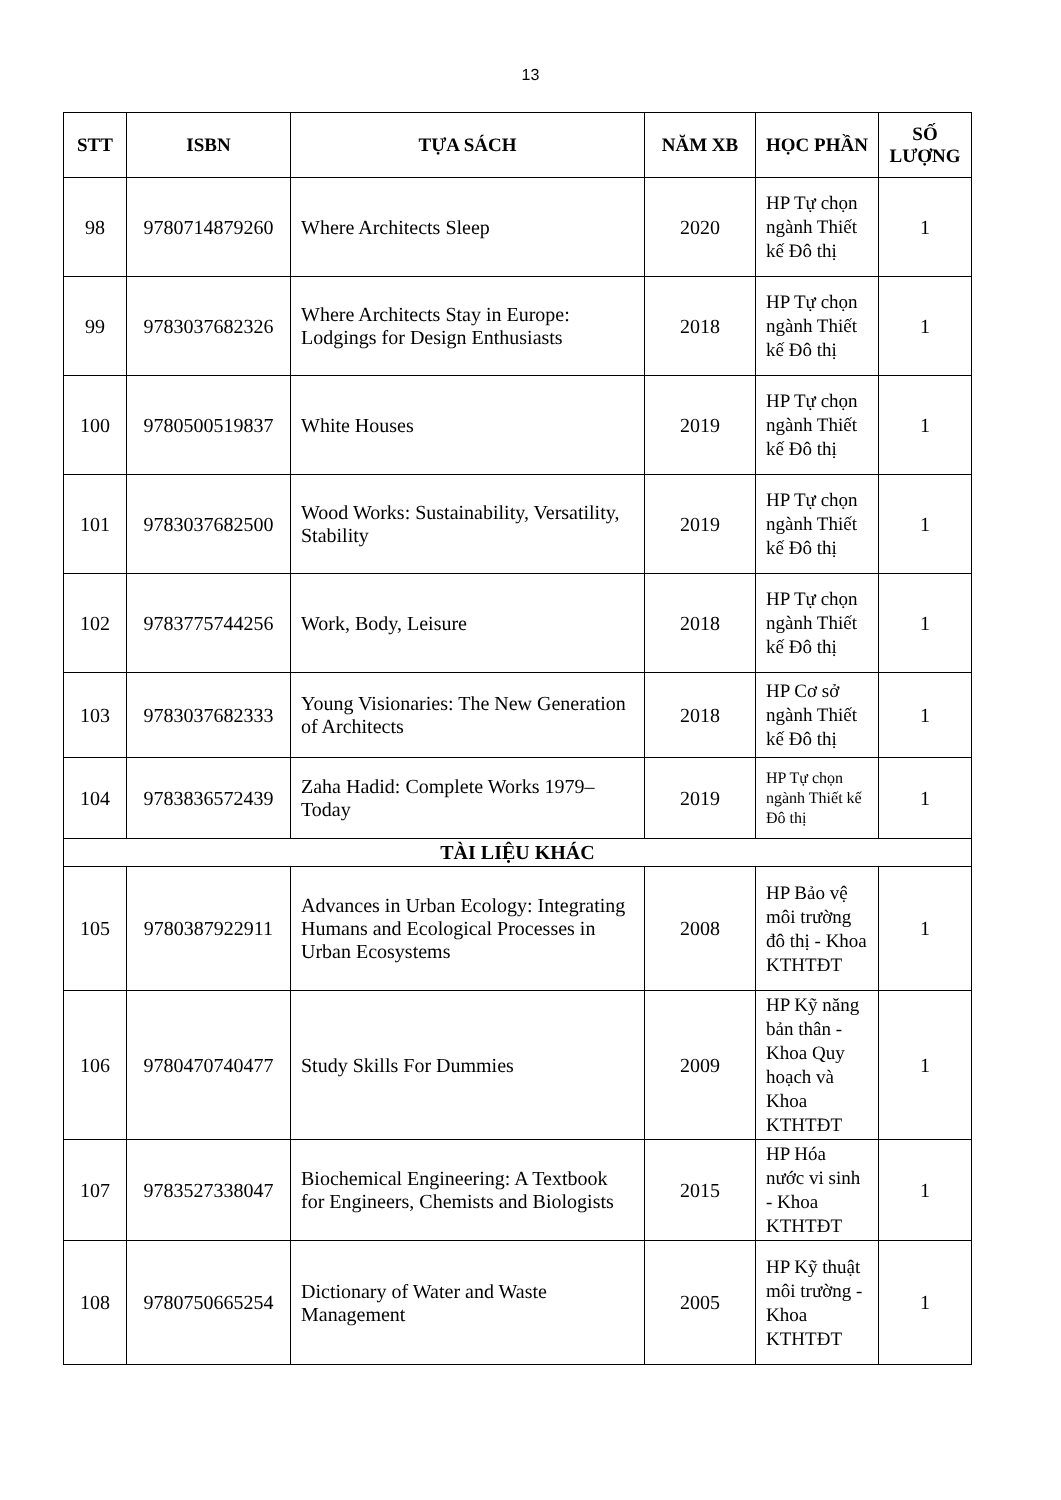13
| STT | ISBN | TỰA SÁCH | NĂM XB | HỌC PHẦN | SỐ LƯỢNG |
| --- | --- | --- | --- | --- | --- |
| 98 | 9780714879260 | Where Architects Sleep | 2020 | HP Tự chọn ngành Thiết kế Đô thị | 1 |
| 99 | 9783037682326 | Where Architects Stay in Europe: Lodgings for Design Enthusiasts | 2018 | HP Tự chọn ngành Thiết kế Đô thị | 1 |
| 100 | 9780500519837 | White Houses | 2019 | HP Tự chọn ngành Thiết kế Đô thị | 1 |
| 101 | 9783037682500 | Wood Works: Sustainability, Versatility, Stability | 2019 | HP Tự chọn ngành Thiết kế Đô thị | 1 |
| 102 | 9783775744256 | Work, Body, Leisure | 2018 | HP Tự chọn ngành Thiết kế Đô thị | 1 |
| 103 | 9783037682333 | Young Visionaries: The New Generation of Architects | 2018 | HP Cơ sở ngành Thiết kế Đô thị | 1 |
| 104 | 9783836572439 | Zaha Hadid: Complete Works 1979–Today | 2019 | HP Tự chọn ngành Thiết kế Đô thị | 1 |
| TÀI LIỆU KHÁC | | | | | |
| 105 | 9780387922911 | Advances in Urban Ecology: Integrating Humans and Ecological Processes in Urban Ecosystems | 2008 | HP Bảo vệ môi trường đô thị - Khoa KTHTĐT | 1 |
| 106 | 9780470740477 | Study Skills For Dummies | 2009 | HP Kỹ năng bản thân - Khoa Quy hoạch và Khoa KTHTĐT | 1 |
| 107 | 9783527338047 | Biochemical Engineering: A Textbook for Engineers, Chemists and Biologists | 2015 | HP Hóa nước vi sinh - Khoa KTHTĐT | 1 |
| 108 | 9780750665254 | Dictionary of Water and Waste Management | 2005 | HP Kỹ thuật môi trường - Khoa KTHTĐT | 1 |